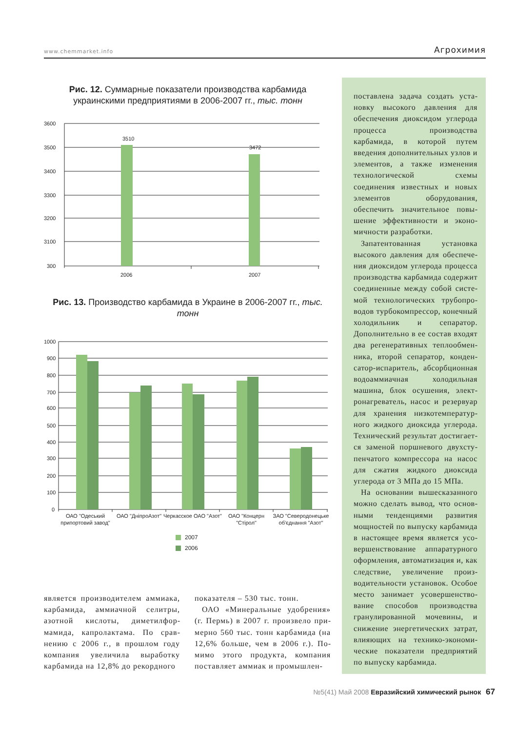www.chemmarket.info Агрохимия
Рис. 12. Суммарные показатели производства карбамида
украинскими предприятиями в 2006-2007 гг., тыс. тонн
3510
3472
3600
3500
3400
3300
3200
3100
300
2006
2007
Рис. 13. Производство карбамида в Украине в 2006-2007 гг., тыс. тонн
1000
900
800
700
600
500
400
300
200
100
0
ОАО "Одеський
припортовий завод"
ОАО "ДніпроАзот"
Черкасское ОАО "Азот"
ОАО "Концерн
"Стірол"
ЗАО "Северодонецьке
об'єднання "Азот"
2007
2006
является производителем аммиака, карбамида, аммиачной селитры, азотной кислоты, диметилфор­мамида, капролактама. По срав­нению с 2006 г., в прошлом году компания увеличила выработку карбамида на 12,8% до рекордного
показателя – 530 тыс. тонн.
ОАО «Минеральные удобрения» (г. Пермь) в 2007 г. произвело при­мерно 560 тыс. тонн карбамида (на 12,6% больше, чем в 2006 г.). По­мимо этого продукта, компания поставляет аммиак и промышлен-
поставлена задача создать уста­новку высокого давления для обеспечения диоксидом углерода процесса производства карбамида, в которой путем введения допол­нительных узлов и элементов, а также изменения технологичес­кой схемы соединения известных и новых элементов оборудования, обеспечить значительное повы­шение эффективности и эконо­мичности разработки.
Запатентованная установка высокого давления для обеспече­ния диоксидом углерода процесса производства карбамида содержит соединенные между собой систе­мой технологических трубопро­водов турбокомпрессор, конеч­ный холодильник и сепаратор. Дополнительно в ее состав входят два регенеративных теплообмен­ника, второй сепаратор, конден­сатор-испаритель, абсорбцион­ная водоаммиачная холодильная машина, блок осушения, элект­ронагреватель, насос и резервуар для хранения низкотемператур­ного жидкого диоксида углерода. Технический результат достигает­ся заменой поршневого двухсту­пенчатого компрессора на насос для сжатия жидкого диоксида углерода от 3 МПа до 15 МПа.
На основании вышесказанного можно сделать вывод, что основ­ными тенденциями развития мощностей по выпуску карбамида в настоящее время является усо­вершенствование аппаратурного оформления, автоматизация и, как следствие, увеличение произ­водительности установок. Особое место занимает усовершенство­вание способов производства гранулированной мочевины, и снижение энергетических затрат, влияющих на технико-экономи­ческие показатели предприятий по выпуску карбамида.
№5(41) Май 2008 Евразийский химический рынок 67